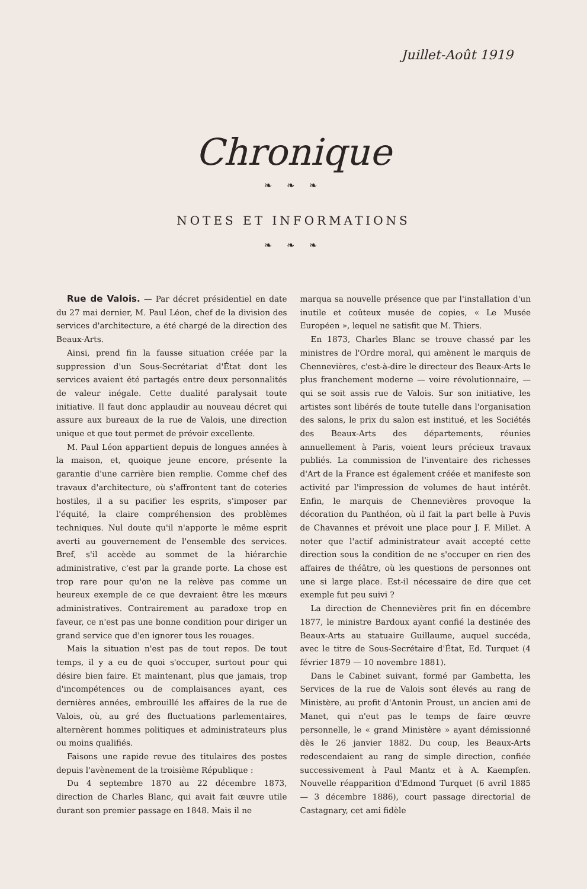Juillet-Août 1919
Chronique
❧ ❧ ❧
NOTES ET INFORMATIONS
❧ ❧ ❧
Rue de Valois. — Par décret présidentiel en date du 27 mai dernier, M. Paul Léon, chef de la division des services d'architecture, a été chargé de la direction des Beaux-Arts.
Ainsi, prend fin la fausse situation créée par la suppression d'un Sous-Secrétariat d'État dont les services avaient été partagés entre deux personnalités de valeur inégale. Cette dualité paralysait toute initiative. Il faut donc applaudir au nouveau décret qui assure aux bureaux de la rue de Valois, une direction unique et que tout permet de prévoir excellente.
M. Paul Léon appartient depuis de longues années à la maison, et, quoique jeune encore, présente la garantie d'une carrière bien remplie. Comme chef des travaux d'architecture, où s'affrontent tant de coteries hostiles, il a su pacifier les esprits, s'imposer par l'équité, la claire compréhension des problèmes techniques. Nul doute qu'il n'apporte le même esprit averti au gouvernement de l'ensemble des services. Bref, s'il accède au sommet de la hiérarchie administrative, c'est par la grande porte. La chose est trop rare pour qu'on ne la relève pas comme un heureux exemple de ce que devraient être les mœurs administratives. Contrairement au paradoxe trop en faveur, ce n'est pas une bonne condition pour diriger un grand service que d'en ignorer tous les rouages.
Mais la situation n'est pas de tout repos. De tout temps, il y a eu de quoi s'occuper, surtout pour qui désire bien faire. Et maintenant, plus que jamais, trop d'incompétences ou de complaisances ayant, ces dernières années, embrouillé les affaires de la rue de Valois, où, au gré des fluctuations parlementaires, alternèrent hommes politiques et administrateurs plus ou moins qualifiés.
Faisons une rapide revue des titulaires des postes depuis l'avènement de la troisième République :
Du 4 septembre 1870 au 22 décembre 1873, direction de Charles Blanc, qui avait fait œuvre utile durant son premier passage en 1848. Mais il ne
marqua sa nouvelle présence que par l'installation d'un inutile et coûteux musée de copies, « Le Musée Européen », lequel ne satisfit que M. Thiers.
En 1873, Charles Blanc se trouve chassé par les ministres de l'Ordre moral, qui amènent le marquis de Chennevières, c'est-à-dire le directeur des Beaux-Arts le plus franchement moderne — voire révolutionnaire, — qui se soit assis rue de Valois. Sur son initiative, les artistes sont libérés de toute tutelle dans l'organisation des salons, le prix du salon est institué, et les Sociétés des Beaux-Arts des départements, réunies annuellement à Paris, voient leurs précieux travaux publiés. La commission de l'inventaire des richesses d'Art de la France est également créée et manifeste son activité par l'impression de volumes de haut intérêt. Enfin, le marquis de Chennevières provoque la décoration du Panthéon, où il fait la part belle à Puvis de Chavannes et prévoit une place pour J. F. Millet. A noter que l'actif administrateur avait accepté cette direction sous la condition de ne s'occuper en rien des affaires de théâtre, où les questions de personnes ont une si large place. Est-il nécessaire de dire que cet exemple fut peu suivi ?
La direction de Chennevières prit fin en décembre 1877, le ministre Bardoux ayant confié la destinée des Beaux-Arts au statuaire Guillaume, auquel succéda, avec le titre de Sous-Secrétaire d'État, Ed. Turquet (4 février 1879 — 10 novembre 1881).
Dans le Cabinet suivant, formé par Gambetta, les Services de la rue de Valois sont élevés au rang de Ministère, au profit d'Antonin Proust, un ancien ami de Manet, qui n'eut pas le temps de faire œuvre personnelle, le « grand Ministère » ayant démissionné dès le 26 janvier 1882. Du coup, les Beaux-Arts redescendaient au rang de simple direction, confiée successivement à Paul Mantz et à A. Kaempfen. Nouvelle réapparition d'Edmond Turquet (6 avril 1885 — 3 décembre 1886), court passage directorial de Castagnary, cet ami fidèle